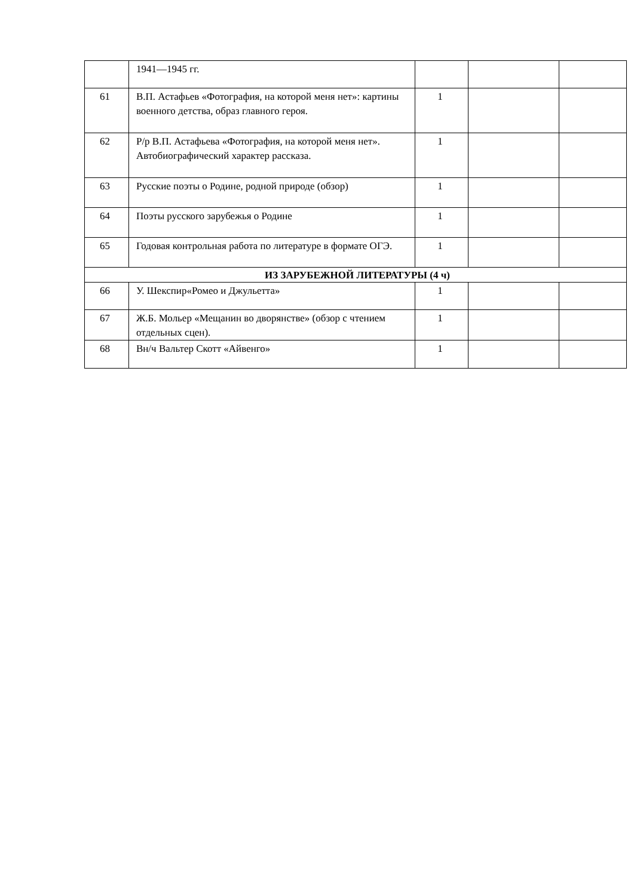| | 1941—1945 гг. | | | |
| 61 | В.П. Астафьев «Фотография, на которой меня нет»: картины военного детства, образ главного героя. | 1 | | |
| 62 | Р/р В.П. Астафьева «Фотография, на которой меня нет». Автобиографический характер рассказа. | 1 | | |
| 63 | Русские поэты о Родине, родной природе (обзор) | 1 | | |
| 64 | Поэты русского зарубежья о Родине | 1 | | |
| 65 | Годовая контрольная работа по литературе в формате ОГЭ. | 1 | | |
| ИЗ ЗАРУБЕЖНОЙ ЛИТЕРАТУРЫ (4 ч) | | | | |
| 66 | У. Шекспир«Ромео и Джульетта» | 1 | | |
| 67 | Ж.Б. Мольер «Мещанин во дворянстве» (обзор с чтением отдельных сцен). | 1 | | |
| 68 | Вн/ч Вальтер Скотт «Айвенго» | 1 | | |